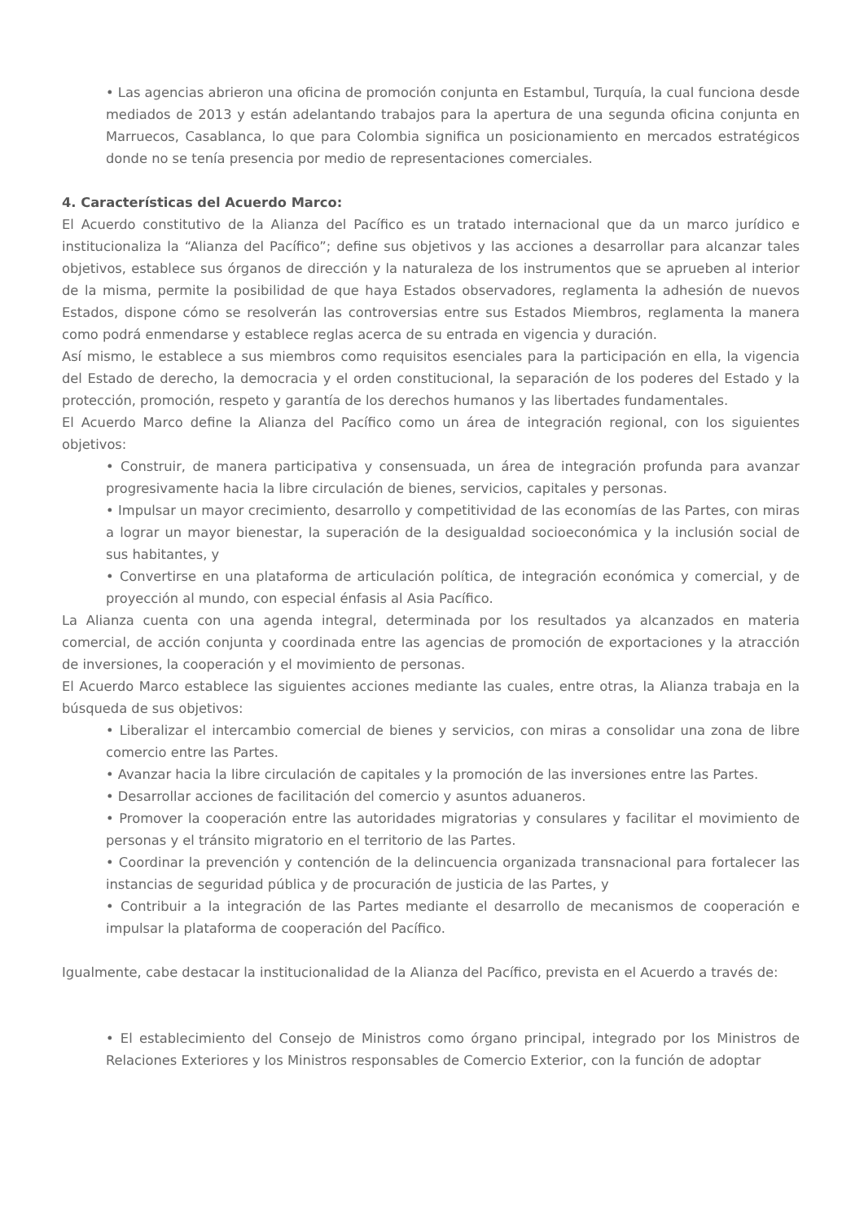• Las agencias abrieron una oficina de promoción conjunta en Estambul, Turquía, la cual funciona desde mediados de 2013 y están adelantando trabajos para la apertura de una segunda oficina conjunta en Marruecos, Casablanca, lo que para Colombia significa un posicionamiento en mercados estratégicos donde no se tenía presencia por medio de representaciones comerciales.
4. Características del Acuerdo Marco:
El Acuerdo constitutivo de la Alianza del Pacífico es un tratado internacional que da un marco jurídico e institucionaliza la “Alianza del Pacífico”; define sus objetivos y las acciones a desarrollar para alcanzar tales objetivos, establece sus órganos de dirección y la naturaleza de los instrumentos que se aprueben al interior de la misma, permite la posibilidad de que haya Estados observadores, reglamenta la adhesión de nuevos Estados, dispone cómo se resolverán las controversias entre sus Estados Miembros, reglamenta la manera como podrá enmendarse y establece reglas acerca de su entrada en vigencia y duración.
Así mismo, le establece a sus miembros como requisitos esenciales para la participación en ella, la vigencia del Estado de derecho, la democracia y el orden constitucional, la separación de los poderes del Estado y la protección, promoción, respeto y garantía de los derechos humanos y las libertades fundamentales.
El Acuerdo Marco define la Alianza del Pacífico como un área de integración regional, con los siguientes objetivos:
• Construir, de manera participativa y consensuada, un área de integración profunda para avanzar progresivamente hacia la libre circulación de bienes, servicios, capitales y personas.
• Impulsar un mayor crecimiento, desarrollo y competitividad de las economías de las Partes, con miras a lograr un mayor bienestar, la superación de la desigualdad socioeconómica y la inclusión social de sus habitantes, y
• Convertirse en una plataforma de articulación política, de integración económica y comercial, y de proyección al mundo, con especial énfasis al Asia Pacífico.
La Alianza cuenta con una agenda integral, determinada por los resultados ya alcanzados en materia comercial, de acción conjunta y coordinada entre las agencias de promoción de exportaciones y la atracción de inversiones, la cooperación y el movimiento de personas.
El Acuerdo Marco establece las siguientes acciones mediante las cuales, entre otras, la Alianza trabaja en la búsqueda de sus objetivos:
• Liberalizar el intercambio comercial de bienes y servicios, con miras a consolidar una zona de libre comercio entre las Partes.
• Avanzar hacia la libre circulación de capitales y la promoción de las inversiones entre las Partes.
• Desarrollar acciones de facilitación del comercio y asuntos aduaneros.
• Promover la cooperación entre las autoridades migratorias y consulares y facilitar el movimiento de personas y el tránsito migratorio en el territorio de las Partes.
• Coordinar la prevención y contención de la delincuencia organizada transnacional para fortalecer las instancias de seguridad pública y de procuración de justicia de las Partes, y
• Contribuir a la integración de las Partes mediante el desarrollo de mecanismos de cooperación e impulsar la plataforma de cooperación del Pacífico.
Igualmente, cabe destacar la institucionalidad de la Alianza del Pacífico, prevista en el Acuerdo a través de:
• El establecimiento del Consejo de Ministros como órgano principal, integrado por los Ministros de Relaciones Exteriores y los Ministros responsables de Comercio Exterior, con la función de adoptar